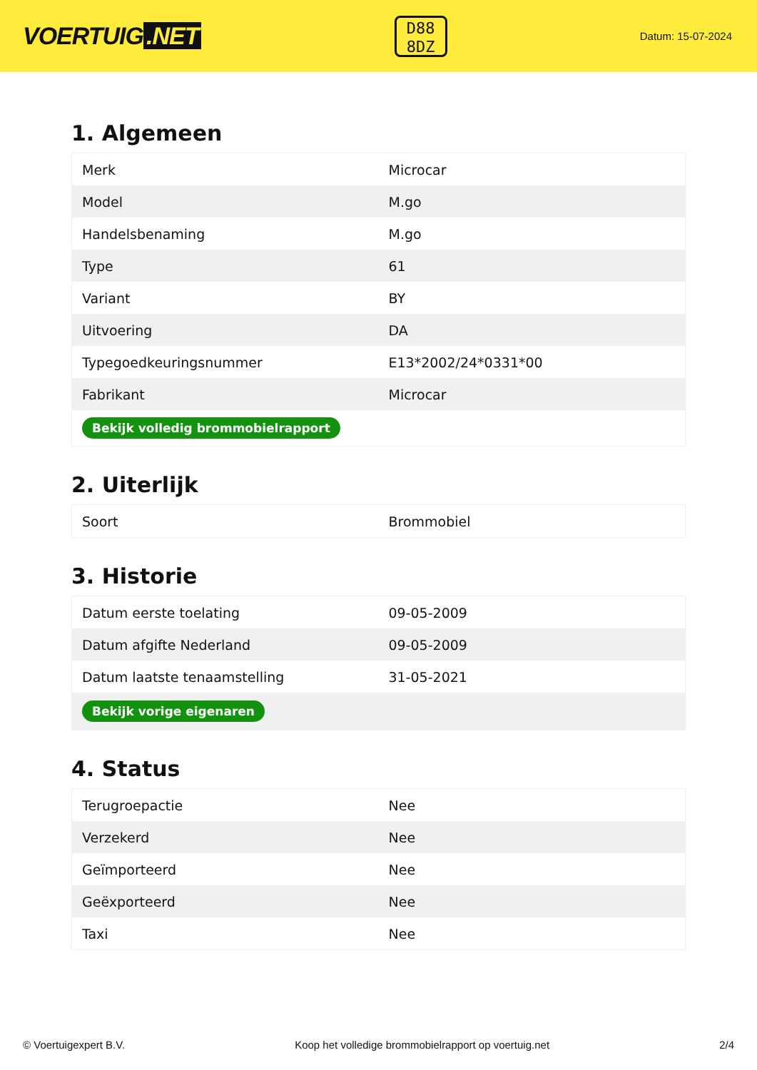VOERTUIG.NET
D88
8DZ
Datum: 15-07-2024
1. Algemeen
| Merk | Microcar |
| Model | M.go |
| Handelsbenaming | M.go |
| Type | 61 |
| Variant | BY |
| Uitvoering | DA |
| Typegoedkeuringsnummer | E13*2002/24*0331*00 |
| Fabrikant | Microcar |
| Bekijk volledig brommobielrapport | |
2. Uiterlijk
| Soort | Brommobiel |
3. Historie
| Datum eerste toelating | 09-05-2009 |
| Datum afgifte Nederland | 09-05-2009 |
| Datum laatste tenaamstelling | 31-05-2021 |
| Bekijk vorige eigenaren | |
4. Status
| Terugroepactie | Nee |
| Verzekerd | Nee |
| Geïmporteerd | Nee |
| Geëxporteerd | Nee |
| Taxi | Nee |
© Voertuigexpert B.V. Koop het volledige brommobielrapport op voertuig.net 2/4